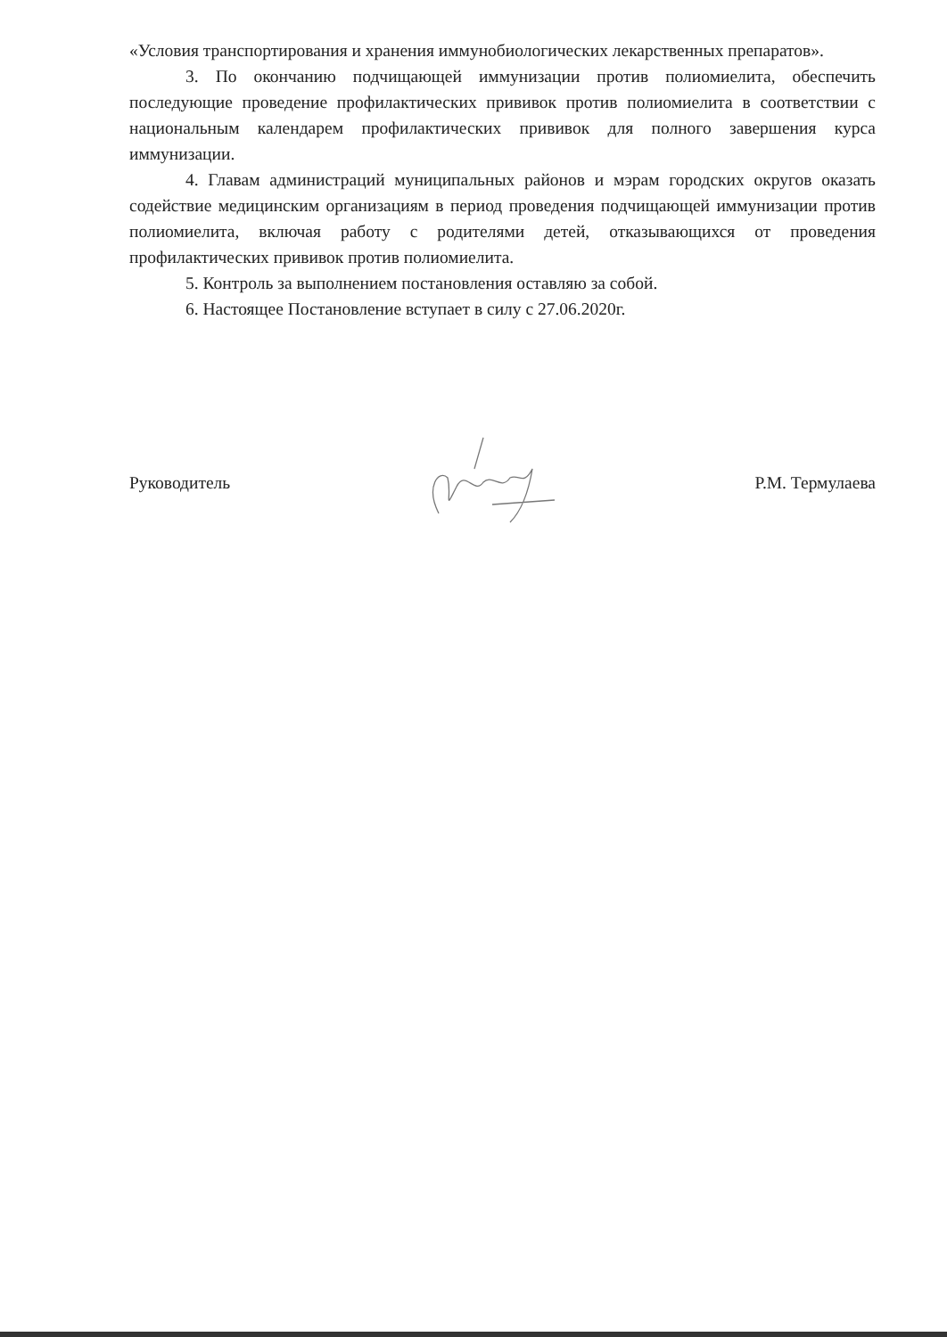«Условия транспортирования и хранения иммунобиологических лекарственных препаратов».
3. По окончанию подчищающей иммунизации против полиомиелита, обеспечить последующие проведение профилактических прививок против полиомиелита в соответствии с национальным календарем профилактических прививок для полного завершения курса иммунизации.
4. Главам администраций муниципальных районов и мэрам городских округов оказать содействие медицинским организациям в период проведения подчищающей иммунизации против полиомиелита, включая работу с родителями детей, отказывающихся от проведения профилактических прививок против полиомиелита.
5. Контроль за выполнением постановления оставляю за собой.
6. Настоящее Постановление вступает в силу с 27.06.2020г.
Руководитель Р.М. Термулаева